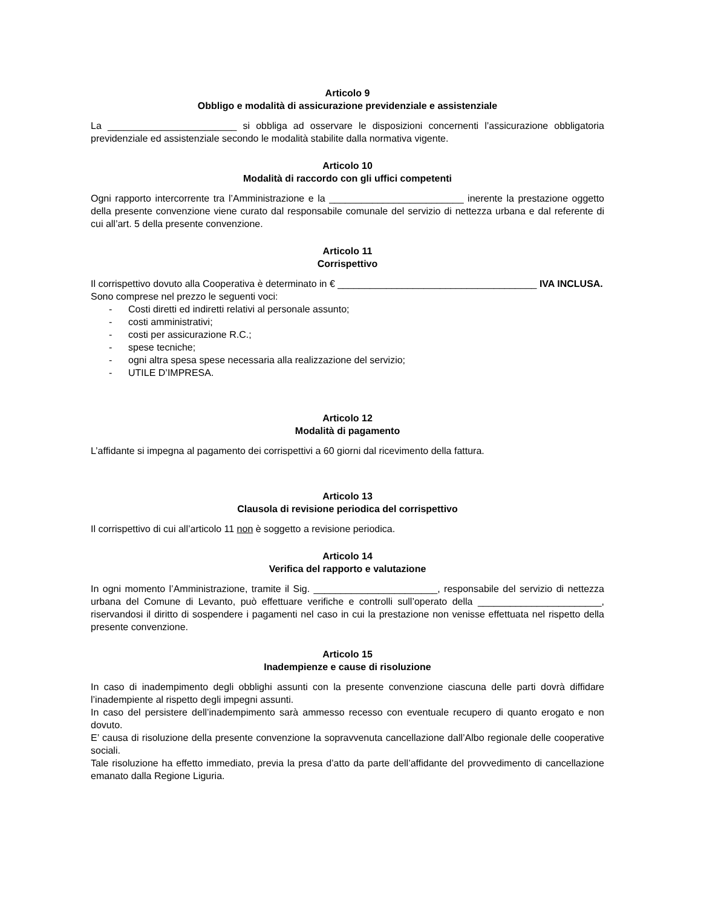Articolo 9
Obbligo e modalità di assicurazione previdenziale e assistenziale
La ________________________ si obbliga ad osservare le disposizioni concernenti l’assicurazione obbligatoria previdenziale ed assistenziale secondo le modalità stabilite dalla normativa vigente.
Articolo 10
Modalità di raccordo con gli uffici competenti
Ogni rapporto intercorrente tra l’Amministrazione e la _________________________ inerente la prestazione oggetto della presente convenzione viene curato dal responsabile comunale del servizio di nettezza urbana e dal referente di cui all’art. 5 della presente convenzione.
Articolo 11
Corrispettivo
Il corrispettivo dovuto alla Cooperativa è determinato in € _____________________________________ IVA INCLUSA.
Sono comprese nel prezzo le seguenti voci:
- Costi diretti ed indiretti relativi al personale assunto;
- costi amministrativi;
- costi per assicurazione R.C.;
- spese tecniche;
- ogni altra spesa spese necessaria alla realizzazione del servizio;
- UTILE D’IMPRESA.
Articolo 12
Modalità di pagamento
L’affidante si impegna al pagamento dei corrispettivi a 60 giorni dal ricevimento della fattura.
Articolo 13
Clausola di revisione periodica del corrispettivo
Il corrispettivo di cui all’articolo 11 non è soggetto a revisione periodica.
Articolo 14
Verifica del rapporto e valutazione
In ogni momento l’Amministrazione, tramite il Sig. _______________________, responsabile del servizio di nettezza urbana del Comune di Levanto, può effettuare verifiche e controlli sull’operato della _______________________, riservandosi il diritto di sospendere i pagamenti nel caso in cui la prestazione non venisse effettuata nel rispetto della presente convenzione.
Articolo 15
Inadempienze e cause di risoluzione
In caso di inadempimento degli obblighi assunti con la presente convenzione ciascuna delle parti dovrà diffidare l’inadempiente al rispetto degli impegni assunti.
In caso del persistere dell’inadempimento sarà ammesso recesso con eventuale recupero di quanto erogato e non dovuto.
E’ causa di risoluzione della presente convenzione la sopravvenuta cancellazione dall’Albo regionale delle cooperative sociali.
Tale risoluzione ha effetto immediato, previa la presa d’atto da parte dell’affidante del provvedimento di cancellazione emanato dalla Regione Liguria.